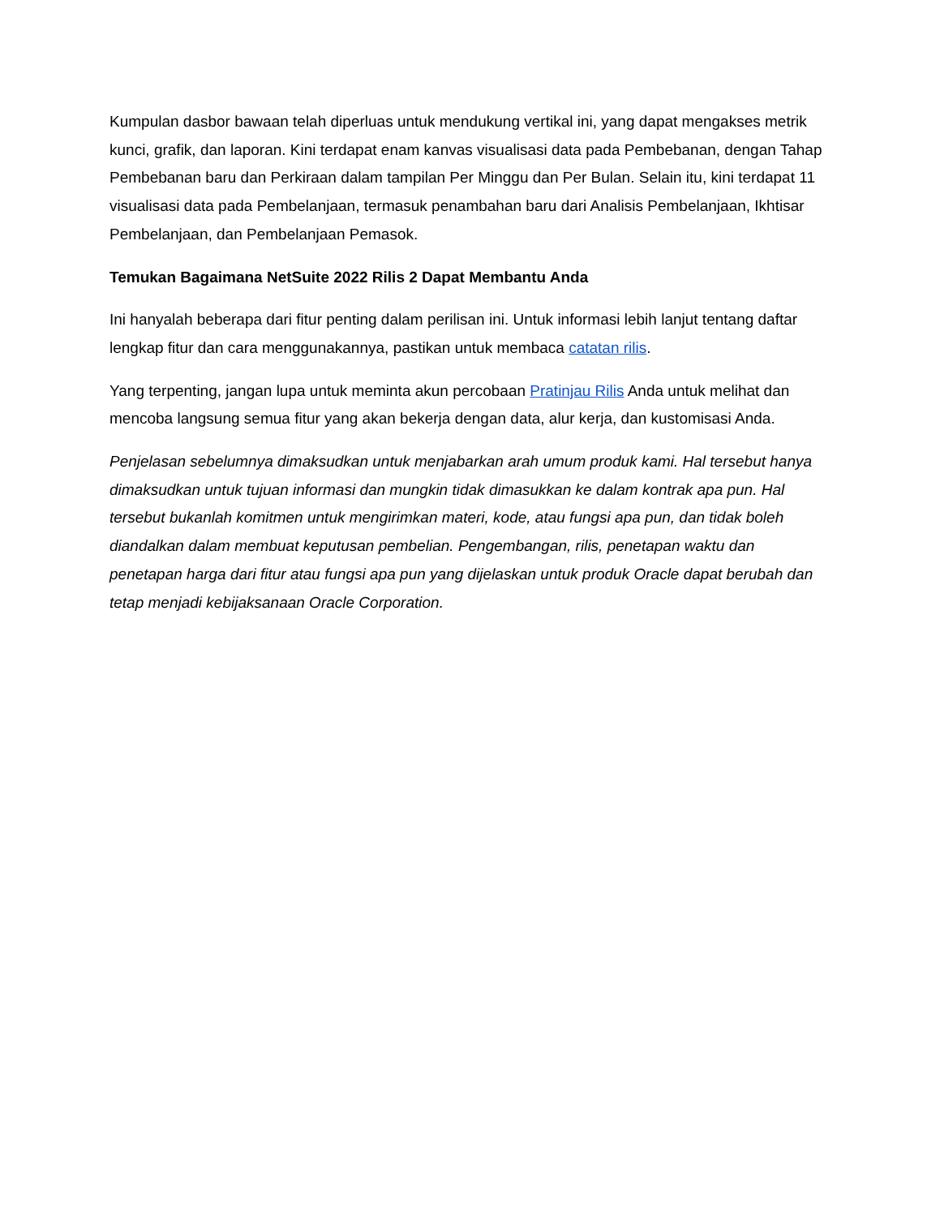Kumpulan dasbor bawaan telah diperluas untuk mendukung vertikal ini, yang dapat mengakses metrik kunci, grafik, dan laporan. Kini terdapat enam kanvas visualisasi data pada Pembebanan, dengan Tahap Pembebanan baru dan Perkiraan dalam tampilan Per Minggu dan Per Bulan. Selain itu, kini terdapat 11 visualisasi data pada Pembelanjaan, termasuk penambahan baru dari Analisis Pembelanjaan, Ikhtisar Pembelanjaan, dan Pembelanjaan Pemasok.
Temukan Bagaimana NetSuite 2022 Rilis 2 Dapat Membantu Anda
Ini hanyalah beberapa dari fitur penting dalam perilisan ini. Untuk informasi lebih lanjut tentang daftar lengkap fitur dan cara menggunakannya, pastikan untuk membaca catatan rilis.
Yang terpenting, jangan lupa untuk meminta akun percobaan Pratinjau Rilis Anda untuk melihat dan mencoba langsung semua fitur yang akan bekerja dengan data, alur kerja, dan kustomisasi Anda.
Penjelasan sebelumnya dimaksudkan untuk menjabarkan arah umum produk kami. Hal tersebut hanya dimaksudkan untuk tujuan informasi dan mungkin tidak dimasukkan ke dalam kontrak apa pun. Hal tersebut bukanlah komitmen untuk mengirimkan materi, kode, atau fungsi apa pun, dan tidak boleh diandalkan dalam membuat keputusan pembelian. Pengembangan, rilis, penetapan waktu dan penetapan harga dari fitur atau fungsi apa pun yang dijelaskan untuk produk Oracle dapat berubah dan tetap menjadi kebijaksanaan Oracle Corporation.